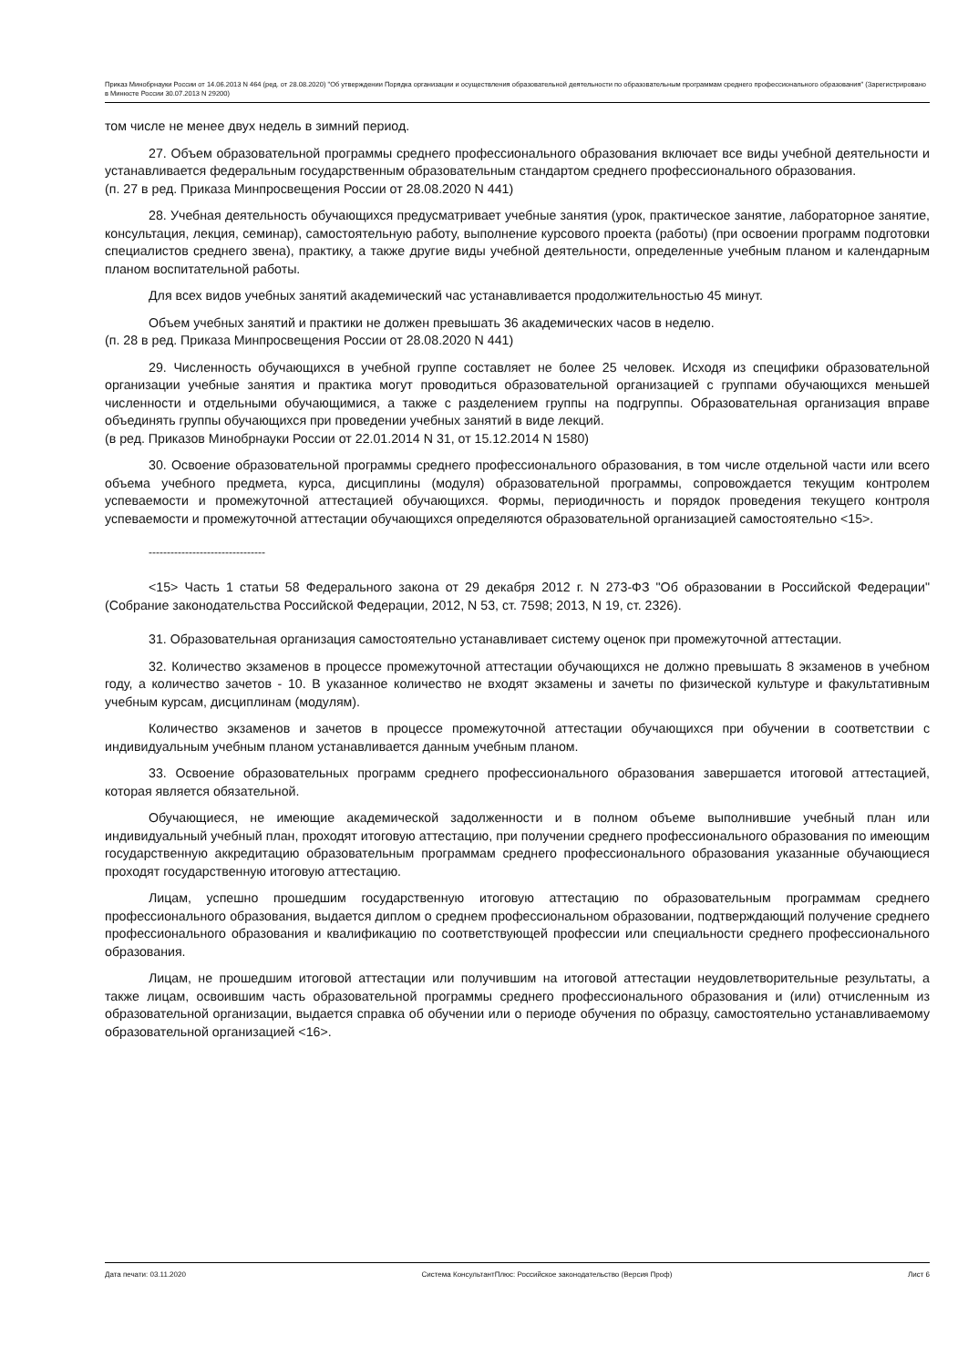Приказ Минобрнауки России от 14.06.2013 N 464 (ред. от 28.08.2020) "Об утверждении Порядка организации и осуществления образовательной деятельности по образовательным программам среднего профессионального образования" (Зарегистрировано в Минюсте России 30.07.2013 N 29200)
том числе не менее двух недель в зимний период.
27. Объем образовательной программы среднего профессионального образования включает все виды учебной деятельности и устанавливается федеральным государственным образовательным стандартом среднего профессионального образования.
(п. 27 в ред. Приказа Минпросвещения России от 28.08.2020 N 441)
28. Учебная деятельность обучающихся предусматривает учебные занятия (урок, практическое занятие, лабораторное занятие, консультация, лекция, семинар), самостоятельную работу, выполнение курсового проекта (работы) (при освоении программ подготовки специалистов среднего звена), практику, а также другие виды учебной деятельности, определенные учебным планом и календарным планом воспитательной работы.
Для всех видов учебных занятий академический час устанавливается продолжительностью 45 минут.
Объем учебных занятий и практики не должен превышать 36 академических часов в неделю.
(п. 28 в ред. Приказа Минпросвещения России от 28.08.2020 N 441)
29. Численность обучающихся в учебной группе составляет не более 25 человек. Исходя из специфики образовательной организации учебные занятия и практика могут проводиться образовательной организацией с группами обучающихся меньшей численности и отдельными обучающимися, а также с разделением группы на подгруппы. Образовательная организация вправе объединять группы обучающихся при проведении учебных занятий в виде лекций.
(в ред. Приказов Минобрнауки России от 22.01.2014 N 31, от 15.12.2014 N 1580)
30. Освоение образовательной программы среднего профессионального образования, в том числе отдельной части или всего объема учебного предмета, курса, дисциплины (модуля) образовательной программы, сопровождается текущим контролем успеваемости и промежуточной аттестацией обучающихся. Формы, периодичность и порядок проведения текущего контроля успеваемости и промежуточной аттестации обучающихся определяются образовательной организацией самостоятельно <15>.
--------------------------------
<15> Часть 1 статьи 58 Федерального закона от 29 декабря 2012 г. N 273-ФЗ "Об образовании в Российской Федерации" (Собрание законодательства Российской Федерации, 2012, N 53, ст. 7598; 2013, N 19, ст. 2326).
31. Образовательная организация самостоятельно устанавливает систему оценок при промежуточной аттестации.
32. Количество экзаменов в процессе промежуточной аттестации обучающихся не должно превышать 8 экзаменов в учебном году, а количество зачетов - 10. В указанное количество не входят экзамены и зачеты по физической культуре и факультативным учебным курсам, дисциплинам (модулям).
Количество экзаменов и зачетов в процессе промежуточной аттестации обучающихся при обучении в соответствии с индивидуальным учебным планом устанавливается данным учебным планом.
33. Освоение образовательных программ среднего профессионального образования завершается итоговой аттестацией, которая является обязательной.
Обучающиеся, не имеющие академической задолженности и в полном объеме выполнившие учебный план или индивидуальный учебный план, проходят итоговую аттестацию, при получении среднего профессионального образования по имеющим государственную аккредитацию образовательным программам среднего профессионального образования указанные обучающиеся проходят государственную итоговую аттестацию.
Лицам, успешно прошедшим государственную итоговую аттестацию по образовательным программам среднего профессионального образования, выдается диплом о среднем профессиональном образовании, подтверждающий получение среднего профессионального образования и квалификацию по соответствующей профессии или специальности среднего профессионального образования.
Лицам, не прошедшим итоговой аттестации или получившим на итоговой аттестации неудовлетворительные результаты, а также лицам, освоившим часть образовательной программы среднего профессионального образования и (или) отчисленным из образовательной организации, выдается справка об обучении или о периоде обучения по образцу, самостоятельно устанавливаемому образовательной организацией <16>.
Дата печати: 03.11.2020 Система КонсультантПлюс: Российское законодательство (Версия Проф) Лист 6